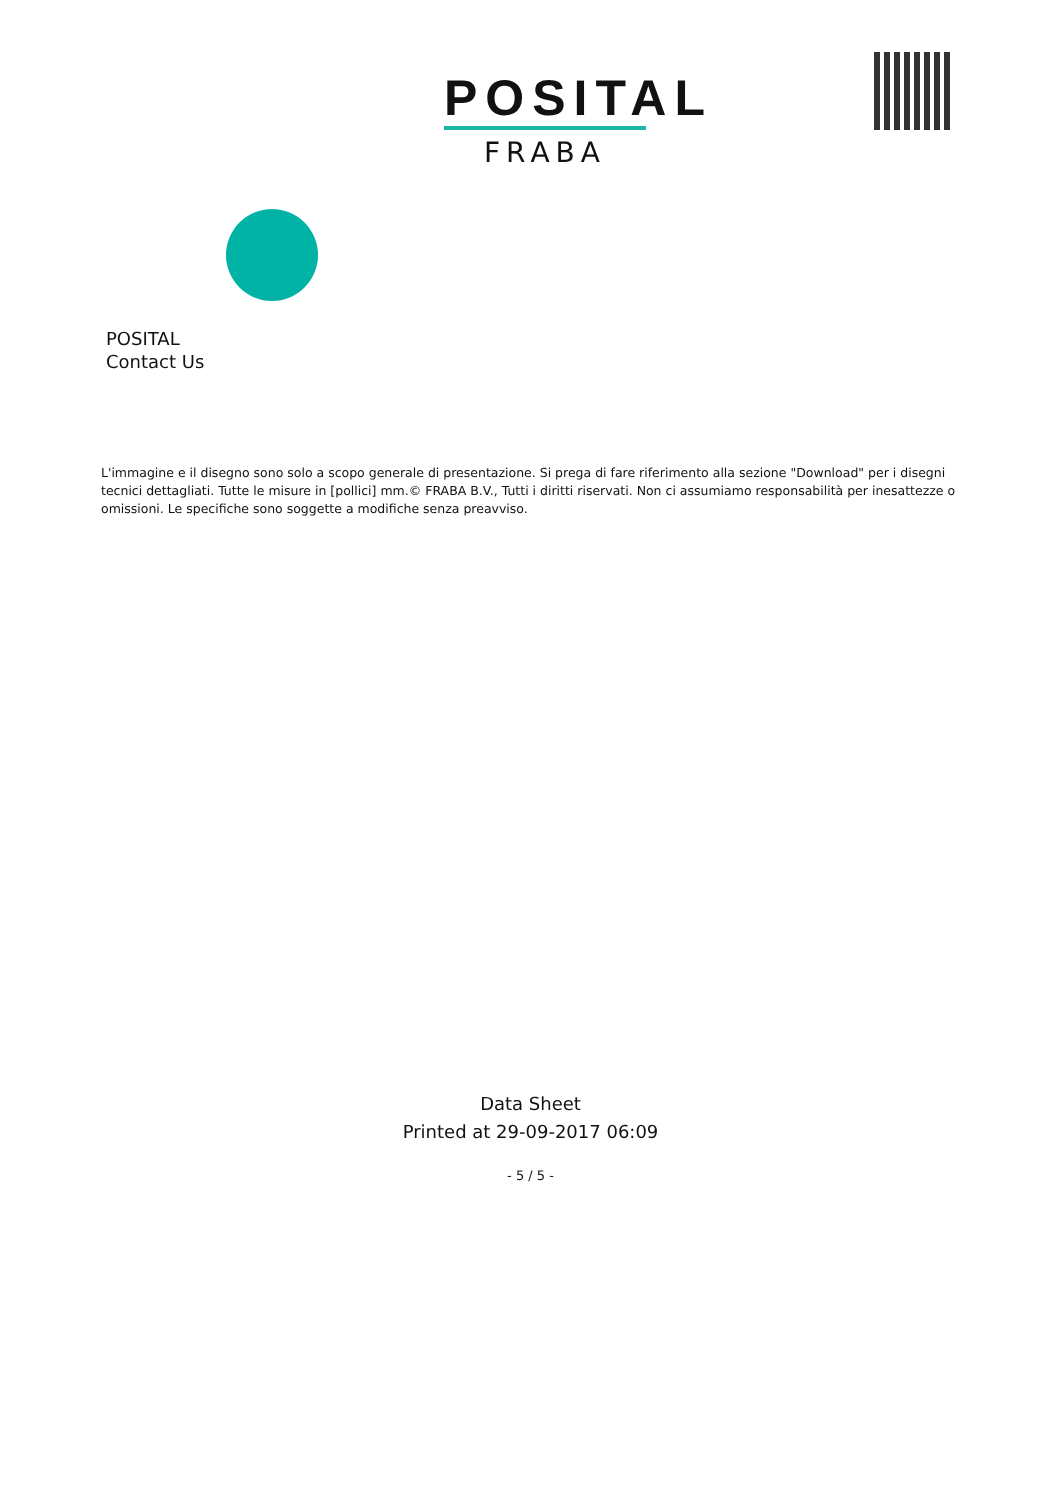POSITAL
FRABA
POSITAL
Contact Us
L'immagine e il disegno sono solo a scopo generale di presentazione. Si prega di fare riferimento alla sezione "Download" per i disegni tecnici dettagliati. Tutte le misure in [pollici] mm.© FRABA B.V., Tutti i diritti riservati. Non ci assumiamo responsabilità per inesattezze o omissioni. Le specifiche sono soggette a modifiche senza preavviso.
Data Sheet
Printed at 29-09-2017 06:09
- 5 / 5 -